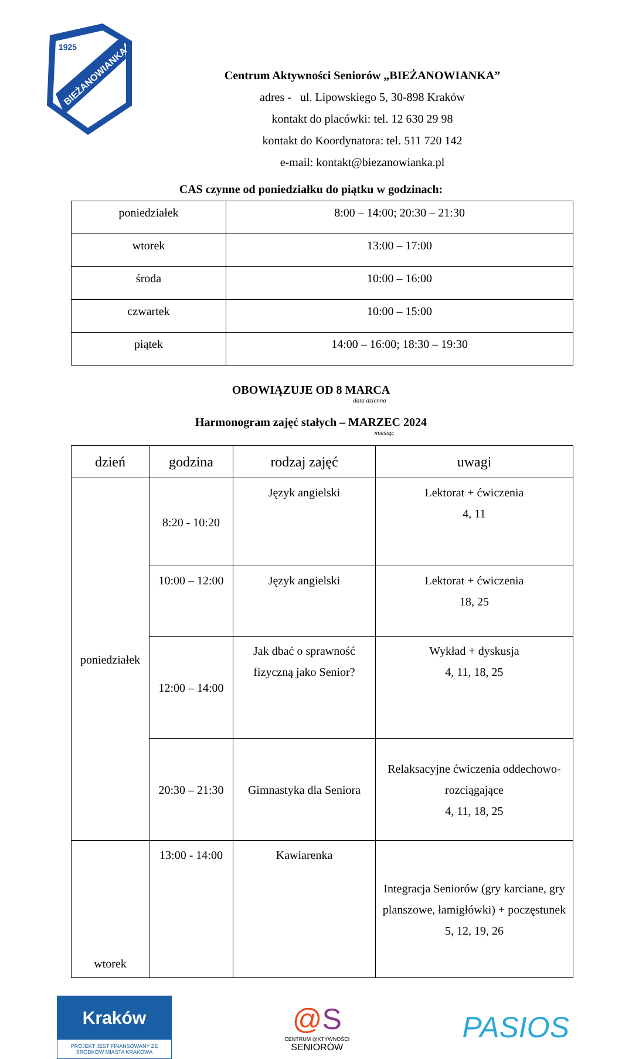1925
BIEŻANOWIANKA
Centrum Aktywności Seniorów „BIEŻANOWIANKA”
adres - ul. Lipowskiego 5, 30-898 Kraków
kontakt do placówki: tel. 12 630 29 98
kontakt do Koordynatora: tel. 511 720 142
e-mail: kontakt@biezanowianka.pl
CAS czynne od poniedziałku do piątku w godzinach:
| poniedziałek | 8:00 – 14:00; 20:30 – 21:30 |
| wtorek | 13:00 – 17:00 |
| środa | 10:00 – 16:00 |
| czwartek | 10:00 – 15:00 |
| piątek | 14:00 – 16:00; 18:30 – 19:30 |
OBOWIĄZUJE OD 8 MARCA
data dzienna
Harmonogram zajęć stałych – MARZEC 2024
miesiąc
| dzień | godzina | rodzaj zajęć | uwagi |
| --- | --- | --- | --- |
| poniedziałek | 8:20 - 10:20 | Język angielski | Lektorat + ćwiczenia 4, 11 |
| | 10:00 – 12:00 | Język angielski | Lektorat + ćwiczenia 18, 25 |
| | 12:00 – 14:00 | Jak dbać o sprawność fizyczną jako Senior? | Wykład + dyskusja 4, 11, 18, 25 |
| | 20:30 – 21:30 | Gimnastyka dla Seniora | Relaksacyjne ćwiczenia oddechowo-rozciągające 4, 11, 18, 25 |
| wtorek | 13:00 - 14:00 | Kawiarenka | Integracja Seniorów (gry karciane, gry planszowe, łamigłówki) + poczęstunek 5, 12, 19, 26 |
Kraków
PROJEKT JEST FINANSOWANY ZE ŚRODKÓW MIASTA KRAKOWA
@S
CENTRUM @KTYWNOŚCI
SENIORÓW
PASIOS